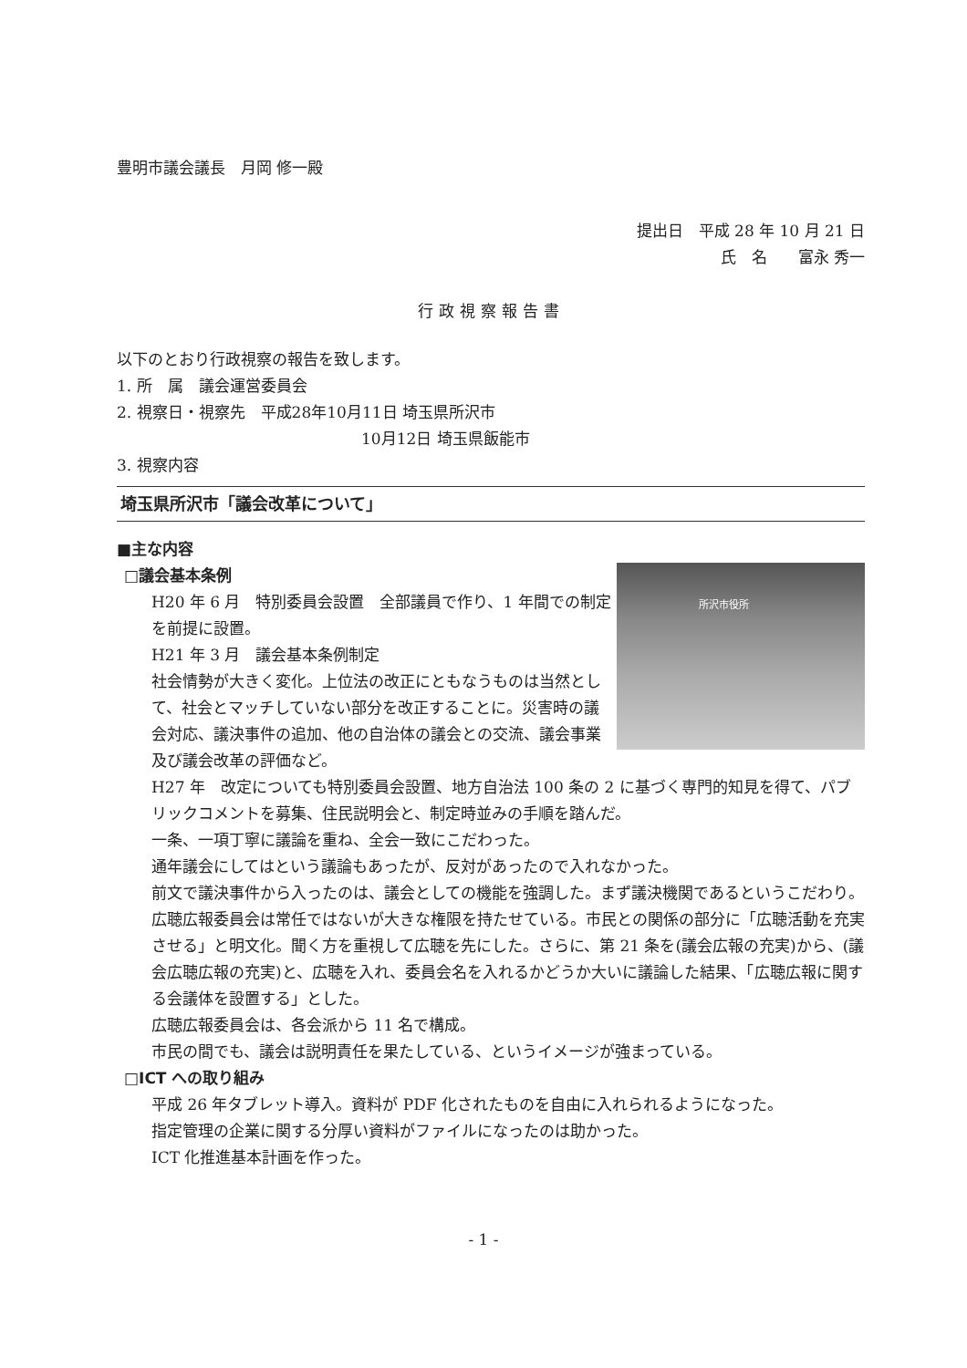豊明市議会議長　月岡 修一殿
提出日　平成 28 年 10 月 21 日
氏　名　　富永 秀一
行政視察報告書
以下のとおり行政視察の報告を致します。
1. 所　属　議会運営委員会
2. 視察日・視察先　平成28年10月11日 埼玉県所沢市
10月12日 埼玉県飯能市
3. 視察内容
埼玉県所沢市「議会改革について」
■主な内容
所沢市役所
□議会基本条例
H20 年 6 月　特別委員会設置　全部議員で作り、1 年間での制定を前提に設置。
H21 年 3 月　議会基本条例制定
社会情勢が大きく変化。上位法の改正にともなうものは当然として、社会とマッチしていない部分を改正することに。災害時の議会対応、議決事件の追加、他の自治体の議会との交流、議会事業及び議会改革の評価など。
H27 年　改定についても特別委員会設置、地方自治法 100 条の 2 に基づく専門的知見を得て、パブリックコメントを募集、住民説明会と、制定時並みの手順を踏んだ。
一条、一項丁寧に議論を重ね、全会一致にこだわった。
通年議会にしてはという議論もあったが、反対があったので入れなかった。
前文で議決事件から入ったのは、議会としての機能を強調した。まず議決機関であるというこだわり。
広聴広報委員会は常任ではないが大きな権限を持たせている。市民との関係の部分に「広聴活動を充実させる」と明文化。聞く方を重視して広聴を先にした。さらに、第 21 条を(議会広報の充実)から、(議会広聴広報の充実)と、広聴を入れ、委員会名を入れるかどうか大いに議論した結果、「広聴広報に関する会議体を設置する」とした。
広聴広報委員会は、各会派から 11 名で構成。
市民の間でも、議会は説明責任を果たしている、というイメージが強まっている。
□ICT への取り組み
平成 26 年タブレット導入。資料が PDF 化されたものを自由に入れられるようになった。
指定管理の企業に関する分厚い資料がファイルになったのは助かった。
ICT 化推進基本計画を作った。
- 1 -